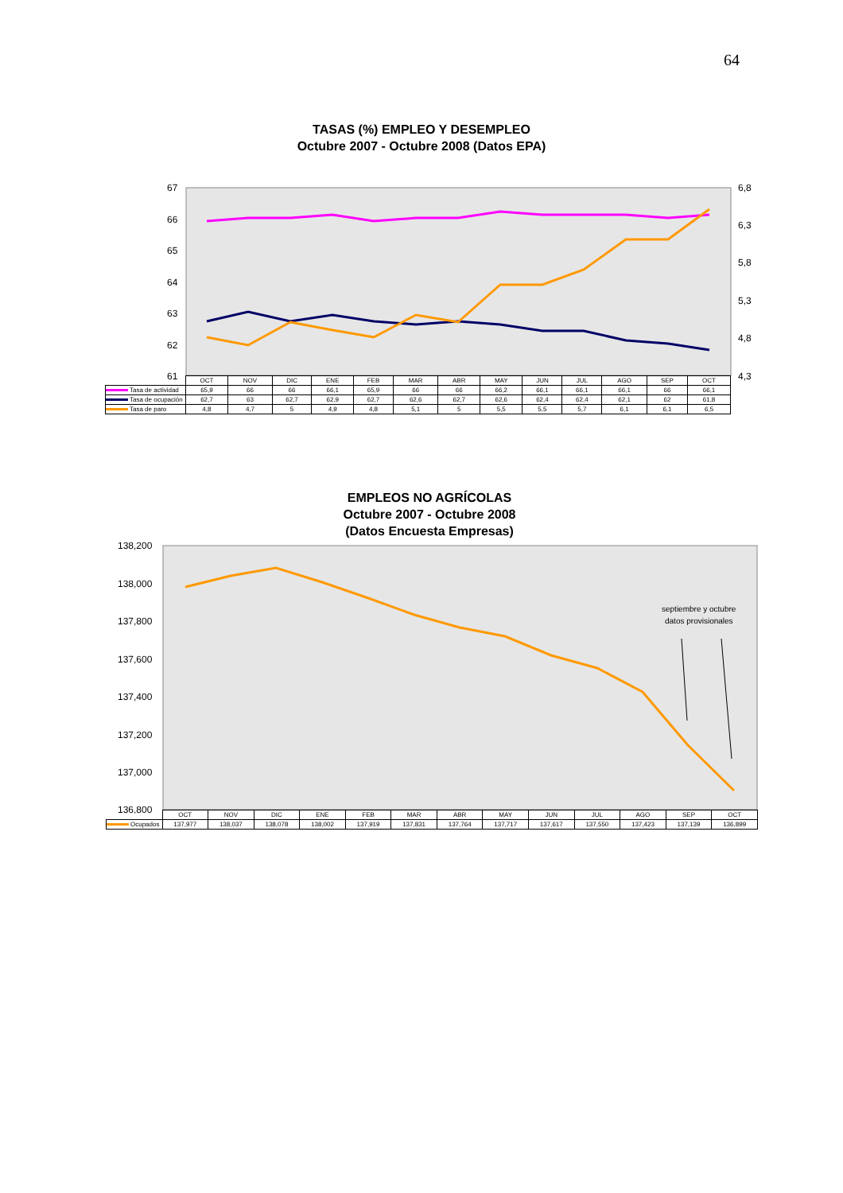64
TASAS (%) EMPLEO Y DESEMPLEO
Octubre 2007 - Octubre 2008 (Datos EPA)
67
66
65
64
63
62
61
6,8
6,3
5,8
5,3
4,8
4,3
| | OCT | NOV | DIC | ENE | FEB | MAR | ABR | MAY | JUN | JUL | AGO | SEP | OCT |
| Tasa de actividad | 65,9 | 66 | 66 | 66,1 | 65,9 | 66 | 66 | 66,2 | 66,1 | 66,1 | 66,1 | 66 | 66,1 |
| Tasa de ocupación | 62,7 | 63 | 62,7 | 62,9 | 62,7 | 62,6 | 62,7 | 62,6 | 62,4 | 62,4 | 62,1 | 62 | 61,8 |
| Tasa de paro | 4,8 | 4,7 | 5 | 4,9 | 4,8 | 5,1 | 5 | 5,5 | 5,5 | 5,7 | 6,1 | 6,1 | 6,5 |
EMPLEOS NO AGRÍCOLAS
Octubre 2007 - Octubre 2008
(Datos Encuesta Empresas)
138,200
138,000
137,800
137,600
137,400
137,200
137,000
136,800
septiembre y octubre
datos provisionales
| | OCT | NOV | DIC | ENE | FEB | MAR | ABR | MAY | JUN | JUL | AGO | SEP | OCT |
| Ocupados | 137,977 | 138,037 | 138,078 | 138,002 | 137,919 | 137,831 | 137,764 | 137,717 | 137,617 | 137,550 | 137,423 | 137,139 | 136,899 |